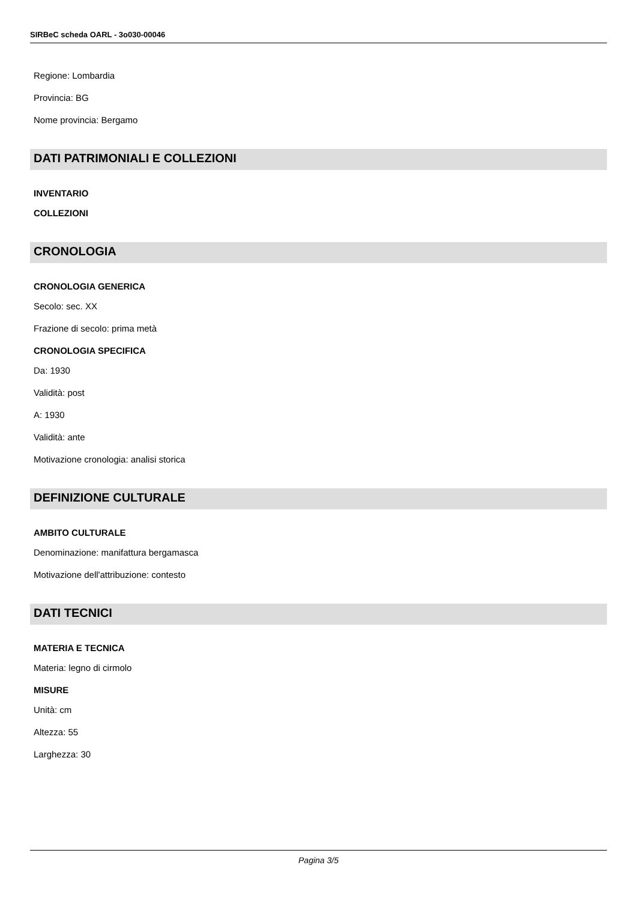SIRBeC scheda OARL - 3o030-00046
Regione: Lombardia
Provincia: BG
Nome provincia: Bergamo
DATI PATRIMONIALI E COLLEZIONI
INVENTARIO
COLLEZIONI
CRONOLOGIA
CRONOLOGIA GENERICA
Secolo: sec. XX
Frazione di secolo: prima metà
CRONOLOGIA SPECIFICA
Da: 1930
Validità: post
A: 1930
Validità: ante
Motivazione cronologia: analisi storica
DEFINIZIONE CULTURALE
AMBITO CULTURALE
Denominazione: manifattura bergamasca
Motivazione dell'attribuzione: contesto
DATI TECNICI
MATERIA E TECNICA
Materia: legno di cirmolo
MISURE
Unità: cm
Altezza: 55
Larghezza: 30
Pagina 3/5